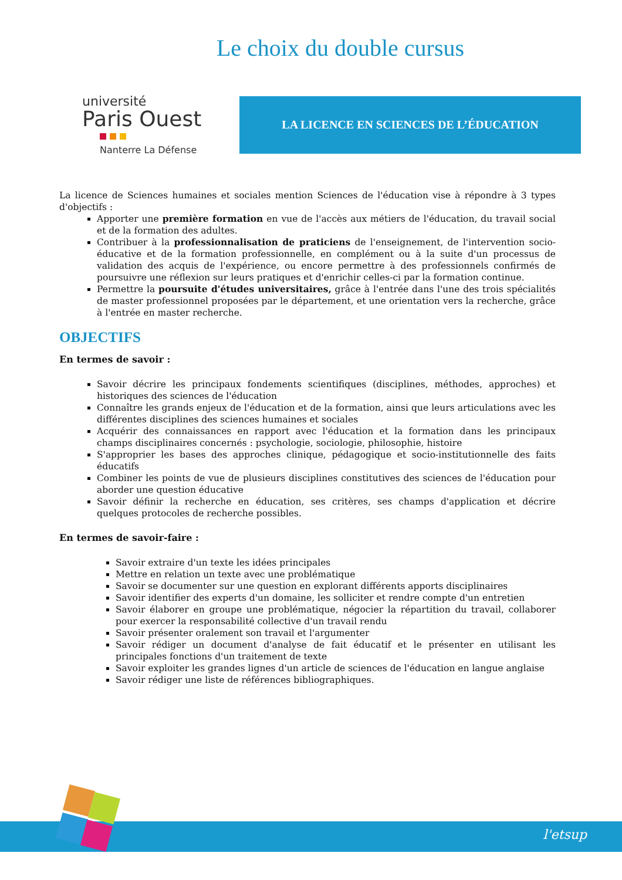Le choix du double cursus
université
Paris Ouest
Nanterre La Défense
LA LICENCE EN SCIENCES DE L’ÉDUCATION
La licence de Sciences humaines et sociales mention Sciences de l'éducation vise à répondre à 3 types d'objectifs :
Apporter une première formation en vue de l'accès aux métiers de l'éducation, du travail social et de la formation des adultes.
Contribuer à la professionnalisation de praticiens de l'enseignement, de l'intervention socio-éducative et de la formation professionnelle, en complément ou à la suite d'un processus de validation des acquis de l'expérience, ou encore permettre à des professionnels confirmés de poursuivre une réflexion sur leurs pratiques et d'enrichir celles-ci par la formation continue.
Permettre la poursuite d'études universitaires, grâce à l'entrée dans l'une des trois spécialités de master professionnel proposées par le département, et une orientation vers la recherche, grâce à l'entrée en master recherche.
OBJECTIFS
En termes de savoir :
Savoir décrire les principaux fondements scientifiques (disciplines, méthodes, approches) et historiques des sciences de l'éducation
Connaître les grands enjeux de l'éducation et de la formation, ainsi que leurs articulations avec les différentes disciplines des sciences humaines et sociales
Acquérir des connaissances en rapport avec l'éducation et la formation dans les principaux champs disciplinaires concernés : psychologie, sociologie, philosophie, histoire
S'approprier les bases des approches clinique, pédagogique et socio-institutionnelle des faits éducatifs
Combiner les points de vue de plusieurs disciplines constitutives des sciences de l'éducation pour aborder une question éducative
Savoir définir la recherche en éducation, ses critères, ses champs d'application et décrire quelques protocoles de recherche possibles.
En termes de savoir-faire :
Savoir extraire d'un texte les idées principales
Mettre en relation un texte avec une problématique
Savoir se documenter sur une question en explorant différents apports disciplinaires
Savoir identifier des experts d'un domaine, les solliciter et rendre compte d'un entretien
Savoir élaborer en groupe une problématique, négocier la répartition du travail, collaborer pour exercer la responsabilité collective d'un travail rendu
Savoir présenter oralement son travail et l'argumenter
Savoir rédiger un document d'analyse de fait éducatif et le présenter en utilisant les principales fonctions d'un traitement de texte
Savoir exploiter les grandes lignes d'un article de sciences de l'éducation en langue anglaise
Savoir rédiger une liste de références bibliographiques.
l'etsup